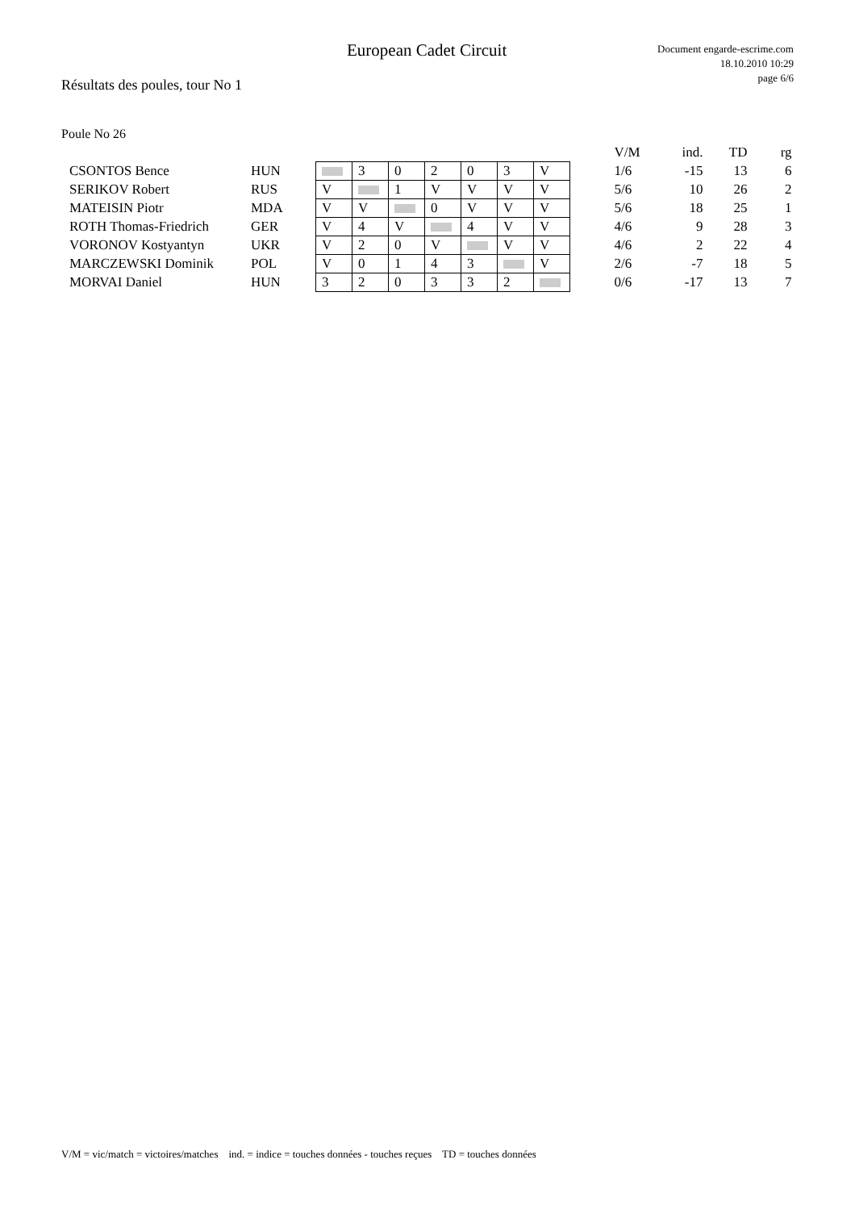European Cadet Circuit
Document engarde-escrime.com
18.10.2010 10:29
page 6/6
Résultats des poules, tour No 1
Poule No 26
| | | | | | | | | | | V/M | ind. | TD | rg |
| --- | --- | --- | --- | --- | --- | --- | --- | --- | --- | --- | --- | --- | --- |
| CSONTOS Bence | HUN | | 3 | 0 | 2 | 0 | 3 | V | | 1/6 | -15 | 13 | 6 |
| SERIKOV Robert | RUS | V | | 1 | V | V | V | V | | 5/6 | 10 | 26 | 2 |
| MATEISIN Piotr | MDA | V | V | | 0 | V | V | V | | 5/6 | 18 | 25 | 1 |
| ROTH Thomas-Friedrich | GER | V | 4 | V | | 4 | V | V | | 4/6 | 9 | 28 | 3 |
| VORONOV Kostyantyn | UKR | V | 2 | 0 | V | | V | V | | 4/6 | 2 | 22 | 4 |
| MARCZEWSKI Dominik | POL | V | 0 | 1 | 4 | 3 | | V | | 2/6 | -7 | 18 | 5 |
| MORVAI Daniel | HUN | 3 | 2 | 0 | 3 | 3 | 2 | | | 0/6 | -17 | 13 | 7 |
V/M = vic/match = victoires/matches ind. = indice = touches données - touches reçues TD = touches données